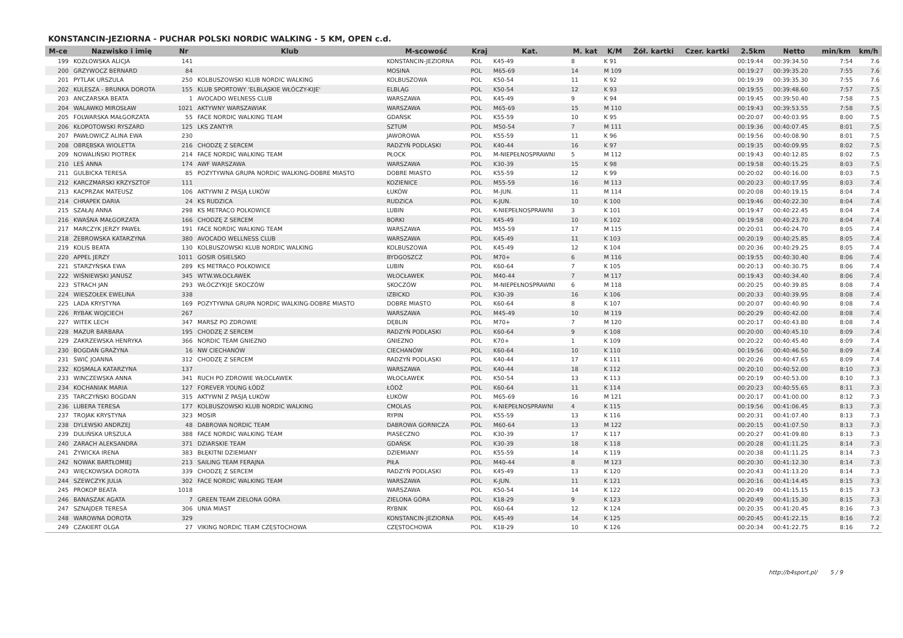KONSTANCIN-JEZIORNA - PUCHAR POLSKI NORDIC WALKING - 5 KM, OPEN c.d.
| M-ce | Nazwisko i imię | Nr | Klub | M-scowość | Kraj | Kat. | M. kat | K/M | Żół. kartki | Czer. kartki | 2.5km | Netto | min/km | km/h |
| --- | --- | --- | --- | --- | --- | --- | --- | --- | --- | --- | --- | --- | --- | --- |
| 199 | KOZŁOWSKA ALICJA | 141 | | KONSTANCIN-JEZIORNA | POL | K45-49 | 8 | K 91 | | | 00:19:44 | 00:39:34.50 | 7:54 | 7.6 |
| 200 | GRZYWOCZ BERNARD | 84 | | MOSINA | POL | M65-69 | 14 | M 109 | | | 00:19:27 | 00:39:35.20 | 7:55 | 7.6 |
| 201 | PYTLAK URSZULA | 250 | KOLBUSZOWSKI KLUB NORDIC WALKING | KOLBUSZOWA | POL | K50-54 | 11 | K 92 | | | 00:19:39 | 00:39:35.30 | 7:55 | 7.6 |
| 202 | KULESZA - BRUNKA DOROTA | 155 | KLUB SPORTOWY 'ELBLĄSKIE WŁÓCZY-KIJE' | ELBLĄG | POL | K50-54 | 12 | K 93 | | | 00:19:55 | 00:39:48.60 | 7:57 | 7.5 |
| 203 | ANCZARSKA BEATA | 1 | AVOCADO WELNESS CLUB | WARSZAWA | POL | K45-49 | 9 | K 94 | | | 00:19:45 | 00:39:50.40 | 7:58 | 7.5 |
| 204 | WALAWKO MIROSŁAW | 1021 | AKTYWNY WARSZAWIAK | WARSZAWA | POL | M65-69 | 15 | M 110 | | | 00:19:43 | 00:39:53.55 | 7:58 | 7.5 |
| 205 | FOLWARSKA MAŁGORZATA | 55 | FACE NORDIC WALKING TEAM | GDAŃSK | POL | K55-59 | 10 | K 95 | | | 00:20:07 | 00:40:03.95 | 8:00 | 7.5 |
| 206 | KŁOPOTOWSKI RYSZARD | 125 | LKS ZANTYR | SZTUM | POL | M50-54 | 7 | M 111 | | | 00:19:36 | 00:40:07.45 | 8:01 | 7.5 |
| 207 | PAWŁOWICZ ALINA EWA | 230 | | JAWOROWA | POL | K55-59 | 11 | K 96 | | | 00:19:56 | 00:40:08.90 | 8:01 | 7.5 |
| 208 | OBRĘBSKA WIOLETTA | 216 | CHODZĘ Z SERCEM | RADZYŃ PODLASKI | POL | K40-44 | 16 | K 97 | | | 00:19:35 | 00:40:09.95 | 8:02 | 7.5 |
| 209 | NOWALIŃSKI PIOTREK | 214 | FACE NORDIC WALKING TEAM | PŁOCK | POL | M-NIEPEŁNOSPRAWNI | 5 | M 112 | | | 00:19:43 | 00:40:12.85 | 8:02 | 7.5 |
| 210 | LEŚ ANNA | 174 | AWF WARSZAWA | WARSZAWA | POL | K30-39 | 15 | K 98 | | | 00:19:58 | 00:40:15.25 | 8:03 | 7.5 |
| 211 | GULBICKA TERESA | 85 | POZYTYWNA GRUPA NORDIC WALKING-DOBRE MIASTO | DOBRE MIASTO | POL | K55-59 | 12 | K 99 | | | 00:20:02 | 00:40:16.00 | 8:03 | 7.5 |
| 212 | KARCZMARSKI KRZYSZTOF | 111 | | KOZIENICE | POL | M55-59 | 16 | M 113 | | | 00:20:23 | 00:40:17.95 | 8:03 | 7.4 |
| 213 | KACPRZAK MATEUSZ | 106 | AKTYWNI Z PASJĄ ŁUKÓW | ŁUKÓW | POL | M-JUN. | 11 | M 114 | | | 00:20:08 | 00:40:19.15 | 8:04 | 7.4 |
| 214 | CHRAPEK DARIA | 24 | KS RUDZICA | RUDZICA | POL | K-JUN. | 10 | K 100 | | | 00:19:46 | 00:40:22.30 | 8:04 | 7.4 |
| 215 | SZAŁAJ ANNA | 298 | KS METRACO POLKOWICE | LUBIN | POL | K-NIEPEŁNOSPRAWNI | 3 | K 101 | | | 00:19:47 | 00:40:22.45 | 8:04 | 7.4 |
| 216 | KWAŚNA MAŁGORZATA | 166 | CHODZĘ Z SERCEM | BORKI | POL | K45-49 | 10 | K 102 | | | 00:19:58 | 00:40:23.70 | 8:04 | 7.4 |
| 217 | MARCZYK JERZY PAWEŁ | 191 | FACE NORDIC WALKING TEAM | WARSZAWA | POL | M55-59 | 17 | M 115 | | | 00:20:01 | 00:40:24.70 | 8:05 | 7.4 |
| 218 | ŻEBROWSKA KATARZYNA | 380 | AVOCADO WELLNESS CLUB | WARSZAWA | POL | K45-49 | 11 | K 103 | | | 00:20:19 | 00:40:25.85 | 8:05 | 7.4 |
| 219 | KOLIS BEATA | 130 | KOLBUSZOWSKI KLUB NORDIC WALKING | KOLBUSZOWA | POL | K45-49 | 12 | K 104 | | | 00:20:36 | 00:40:29.25 | 8:05 | 7.4 |
| 220 | APPEL JERZY | 1011 | GOSIR OSIELSKO | BYDGOSZCZ | POL | M70+ | 6 | M 116 | | | 00:19:55 | 00:40:30.40 | 8:06 | 7.4 |
| 221 | STARZYŃSKA EWA | 289 | KS METRACO POLKOWICE | LUBIN | POL | K60-64 | 7 | K 105 | | | 00:20:13 | 00:40:30.75 | 8:06 | 7.4 |
| 222 | WIŚNIEWSKI JANUSZ | 345 | WTW.WŁOCŁAWEK | WŁOCŁAWEK | POL | M40-44 | 7 | M 117 | | | 00:19:43 | 00:40:34.40 | 8:06 | 7.4 |
| 223 | STRACH JAN | 293 | WŁÓCZYKIJE SKOCZÓW | SKOCZÓW | POL | M-NIEPEŁNOSPRAWNI | 6 | M 118 | | | 00:20:25 | 00:40:39.85 | 8:08 | 7.4 |
| 224 | WIESZOŁEK EWELINA | 338 | | IZBICKO | POL | K30-39 | 16 | K 106 | | | 00:20:33 | 00:40:39.95 | 8:08 | 7.4 |
| 225 | LADA KRYSTYNA | 169 | POZYTYWNA GRUPA NORDIC WALKING-DOBRE MIASTO | DOBRE MIASTO | POL | K60-64 | 8 | K 107 | | | 00:20:07 | 00:40:40.90 | 8:08 | 7.4 |
| 226 | RYBAK WOJCIECH | 267 | | WARSZAWA | POL | M45-49 | 10 | M 119 | | | 00:20:29 | 00:40:42.00 | 8:08 | 7.4 |
| 227 | WITEK LECH | 347 | MARSZ PO ZDROWIE | DĘBLIN | POL | M70+ | 7 | M 120 | | | 00:20:17 | 00:40:43.80 | 8:08 | 7.4 |
| 228 | MAZUR BARBARA | 195 | CHODZĘ Z SERCEM | RADZYŃ PODLASKI | POL | K60-64 | 9 | K 108 | | | 00:20:00 | 00:40:45.10 | 8:09 | 7.4 |
| 229 | ZAKRZEWSKA HENRYKA | 366 | NORDIC TEAM GNIEZNO | GNIEZNO | POL | K70+ | 1 | K 109 | | | 00:20:22 | 00:40:45.40 | 8:09 | 7.4 |
| 230 | BOGDAN GRAŻYNA | 16 | NW CIECHANÓW | CIECHANÓW | POL | K60-64 | 10 | K 110 | | | 00:19:56 | 00:40:46.50 | 8:09 | 7.4 |
| 231 | ŚWIĆ JOANNA | 312 | CHODZĘ Z SERCEM | RADZYŃ PODLASKI | POL | K40-44 | 17 | K 111 | | | 00:20:26 | 00:40:47.65 | 8:09 | 7.4 |
| 232 | KOSMALA KATARZYNA | 137 | | WARSZAWA | POL | K40-44 | 18 | K 112 | | | 00:20:10 | 00:40:52.00 | 8:10 | 7.3 |
| 233 | WINCZEWSKA ANNA | 341 | RUCH PO ZDROWIE WŁOCŁAWEK | WŁOCŁAWEK | POL | K50-54 | 13 | K 113 | | | 00:20:19 | 00:40:53.00 | 8:10 | 7.3 |
| 234 | KOCHANIAK MARIA | 127 | FOREVER YOUNG ŁÓDŹ | ŁÓDŹ | POL | K60-64 | 11 | K 114 | | | 00:20:23 | 00:40:55.65 | 8:11 | 7.3 |
| 235 | TARCZYŃSKI BOGDAN | 315 | AKTYWNI Z PASJĄ ŁUKÓW | ŁUKÓW | POL | M65-69 | 16 | M 121 | | | 00:20:17 | 00:41:00.00 | 8:12 | 7.3 |
| 236 | LUBERA TERESA | 177 | KOLBUSZOWSKI KLUB NORDIC WALKING | CMOLAS | POL | K-NIEPEŁNOSPRAWNI | 4 | K 115 | | | 00:19:56 | 00:41:06.45 | 8:13 | 7.3 |
| 237 | TROJAK KRYSTYNA | 323 | MOSIR | RYPIN | POL | K55-59 | 13 | K 116 | | | 00:20:31 | 00:41:07.40 | 8:13 | 7.3 |
| 238 | DYLEWSKI ANDRZEJ | 48 | DABROWA NORDIC TEAM | DABROWA GORNICZA | POL | M60-64 | 13 | M 122 | | | 00:20:15 | 00:41:07.50 | 8:13 | 7.3 |
| 239 | DULIŃSKA URSZULA | 388 | FACE NORDIC WALKING TEAM | PIASECZNO | POL | K30-39 | 17 | K 117 | | | 00:20:27 | 00:41:09.80 | 8:13 | 7.3 |
| 240 | ZARACH ALEKSANDRA | 371 | DZIARSKIE TEAM | GDAŃSK | POL | K30-39 | 18 | K 118 | | | 00:20:28 | 00:41:11.25 | 8:14 | 7.3 |
| 241 | ŻYWICKA IRENA | 383 | BŁĘKITNI DZIEMIANY | DZIEMIANY | POL | K55-59 | 14 | K 119 | | | 00:20:38 | 00:41:11.25 | 8:14 | 7.3 |
| 242 | NOWAK BARTŁOMIEJ | 213 | SAILING TEAM FERAJNA | PIŁA | POL | M40-44 | 8 | M 123 | | | 00:20:30 | 00:41:12.30 | 8:14 | 7.3 |
| 243 | WIĘCKOWSKA DOROTA | 339 | CHODZĘ Z SERCEM | RADZYŃ PODLASKI | POL | K45-49 | 13 | K 120 | | | 00:20:43 | 00:41:13.20 | 8:14 | 7.3 |
| 244 | SZEWCZYK JULIA | 302 | FACE NORDIC WALKING TEAM | WARSZAWA | POL | K-JUN. | 11 | K 121 | | | 00:20:16 | 00:41:14.45 | 8:15 | 7.3 |
| 245 | PROKOP BEATA | 1018 | | WARSZAWA | POL | K50-54 | 14 | K 122 | | | 00:20:49 | 00:41:15.15 | 8:15 | 7.3 |
| 246 | BANASZAK AGATA | 7 | GREEN TEAM ZIELONA GÓRA | ZIELONA GÓRA | POL | K18-29 | 9 | K 123 | | | 00:20:49 | 00:41:15.30 | 8:15 | 7.3 |
| 247 | SZNAJDER TERESA | 306 | UNIA MIAST | RYBNIK | POL | K60-64 | 12 | K 124 | | | 00:20:35 | 00:41:20.45 | 8:16 | 7.3 |
| 248 | WAROWNA DOROTA | 329 | | KONSTANCIN-JEZIORNA | POL | K45-49 | 14 | K 125 | | | 00:20:45 | 00:41:22.15 | 8:16 | 7.2 |
| 249 | CZAKIERT OLGA | 27 | VIKING NORDIC TEAM CZĘSTOCHOWA | CZĘSTOCHOWA | POL | K18-29 | 10 | K 126 | | | 00:20:34 | 00:41:22.75 | 8:16 | 7.2 |
http://b4sport.pl/ 5 / 9